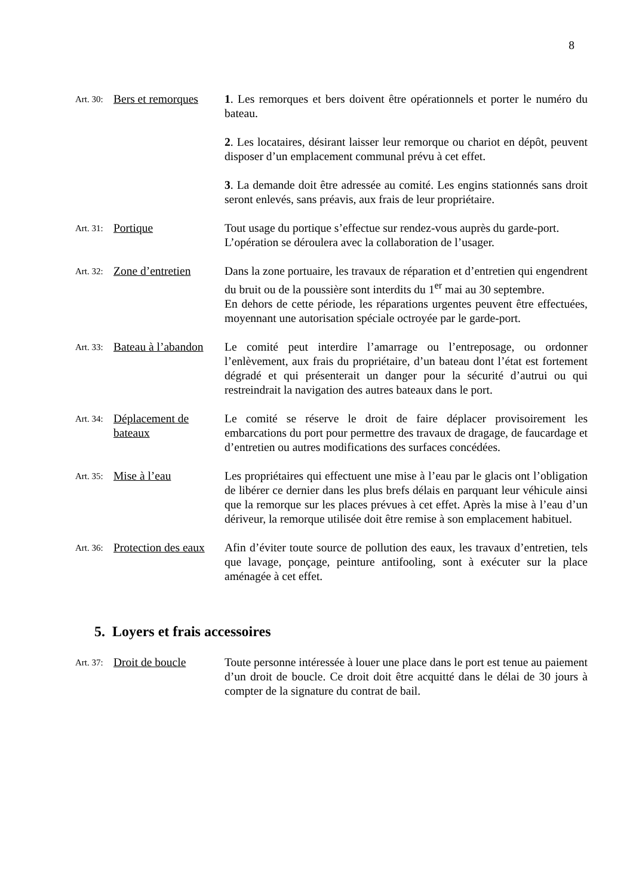8
Art. 30: Bers et remorques
1. Les remorques et bers doivent être opérationnels et porter le numéro du bateau.
2. Les locataires, désirant laisser leur remorque ou chariot en dépôt, peuvent disposer d’un emplacement communal prévu à cet effet.
3. La demande doit être adressée au comité. Les engins stationnés sans droit seront enlevés, sans préavis, aux frais de leur propriétaire.
Art. 31: Portique Tout usage du portique s’effectue sur rendez-vous auprès du garde-port.
L’opération se déroulera avec la collaboration de l’usager.
Art. 32: Zone d’entretien
Dans la zone portuaire, les travaux de réparation et d’entretien qui engendrent du bruit ou de la poussière sont interdits du 1<sup>er</sup> mai au 30 septembre.
En dehors de cette période, les réparations urgentes peuvent être effectuées, moyennant une autorisation spéciale octroyée par le garde-port.
Art. 33: Bateau à l’abandon
Le comité peut interdire l’amarrage ou l’entreposage, ou ordonner l’enlèvement, aux frais du propriétaire, d’un bateau dont l’état est fortement dégradé et qui présenterait un danger pour la sécurité d’autrui ou qui restreindrait la navigation des autres bateaux dans le port.
Art. 34: Déplacement de bateaux
Le comité se réserve le droit de faire déplacer provisoirement les embarcations du port pour permettre des travaux de dragage, de faucardage et d’entretien ou autres modifications des surfaces concédées.
Art. 35: Mise à l’eau Les propriétaires qui effectuent une mise à l’eau par le glacis ont l’obligation de libérer ce dernier dans les plus brefs délais en parquant leur véhicule ainsi que la remorque sur les places prévues à cet effet. Après la mise à l’eau d’un dériveur, la remorque utilisée doit être remise à son emplacement habituel.
Art. 36: Protection des eaux
Afin d’éviter toute source de pollution des eaux, les travaux d’entretien, tels que lavage, ponçage, peinture antifooling, sont à exécuter sur la place aménagée à cet effet.
5. Loyers et frais accessoires
Art. 37: Droit de boucle
Toute personne intéressée à louer une place dans le port est tenue au paiement d’un droit de boucle. Ce droit doit être acquitté dans le délai de 30 jours à compter de la signature du contrat de bail.